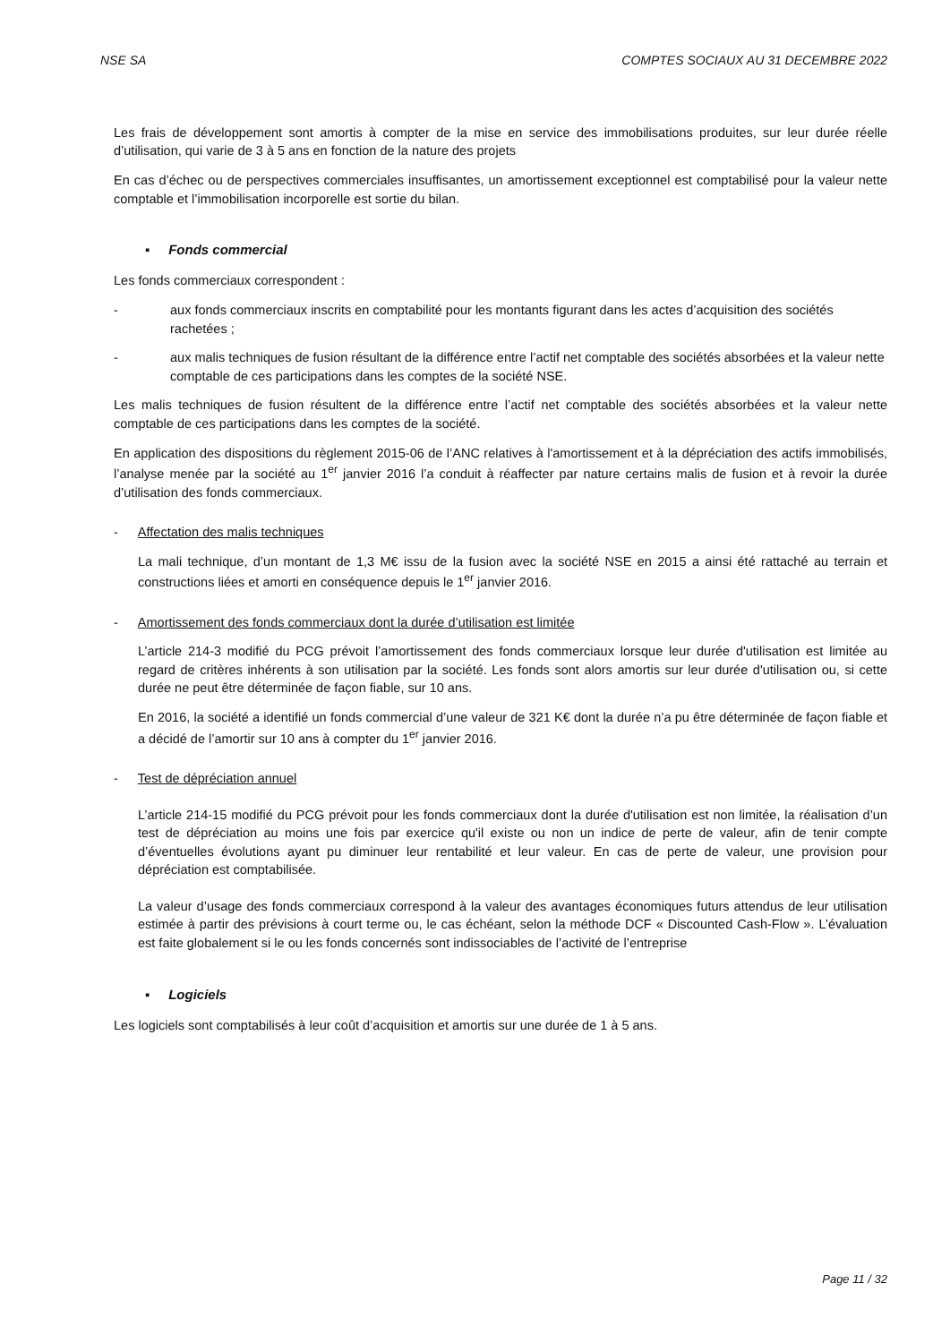NSE SA COMPTES SOCIAUX AU 31 DECEMBRE 2022
Les frais de développement sont amortis à compter de la mise en service des immobilisations produites, sur leur durée réelle d’utilisation, qui varie de 3 à 5 ans en fonction de la nature des projets
En cas d’échec ou de perspectives commerciales insuffisantes, un amortissement exceptionnel est comptabilisé pour la valeur nette comptable et l’immobilisation incorporelle est sortie du bilan.
▪ Fonds commercial
Les fonds commerciaux correspondent :
- aux fonds commerciaux inscrits en comptabilité pour les montants figurant dans les actes d’acquisition des sociétés rachetées ;
- aux malis techniques de fusion résultant de la différence entre l’actif net comptable des sociétés absorbées et la valeur nette comptable de ces participations dans les comptes de la société NSE.
Les malis techniques de fusion résultent de la différence entre l’actif net comptable des sociétés absorbées et la valeur nette comptable de ces participations dans les comptes de la société.
En application des dispositions du règlement 2015-06 de l’ANC relatives à l'amortissement et à la dépréciation des actifs immobilisés, l’analyse menée par la société au 1<sup>er</sup> janvier 2016 l’a conduit à réaffecter par nature certains malis de fusion et à revoir la durée d’utilisation des fonds commerciaux.
- Affectation des malis techniques
La mali technique, d’un montant de 1,3 M€ issu de la fusion avec la société NSE en 2015 a ainsi été rattaché au terrain et constructions liées et amorti en conséquence depuis le 1<sup>er</sup> janvier 2016.
- Amortissement des fonds commerciaux dont la durée d’utilisation est limitée
L’article 214-3 modifié du PCG prévoit l’amortissement des fonds commerciaux lorsque leur durée d'utilisation est limitée au regard de critères inhérents à son utilisation par la société. Les fonds sont alors amortis sur leur durée d'utilisation ou, si cette durée ne peut être déterminée de façon fiable, sur 10 ans.
En 2016, la société a identifié un fonds commercial d’une valeur de 321 K€ dont la durée n’a pu être déterminée de façon fiable et a décidé de l’amortir sur 10 ans à compter du 1<sup>er</sup> janvier 2016.
- Test de dépréciation annuel
L’article 214-15 modifié du PCG prévoit pour les fonds commerciaux dont la durée d'utilisation est non limitée, la réalisation d’un test de dépréciation au moins une fois par exercice qu'il existe ou non un indice de perte de valeur, afin de tenir compte d’éventuelles évolutions ayant pu diminuer leur rentabilité et leur valeur. En cas de perte de valeur, une provision pour dépréciation est comptabilisée.
La valeur d’usage des fonds commerciaux correspond à la valeur des avantages économiques futurs attendus de leur utilisation estimée à partir des prévisions à court terme ou, le cas échéant, selon la méthode DCF « Discounted Cash-Flow ». L’évaluation est faite globalement si le ou les fonds concernés sont indissociables de l’activité de l’entreprise
▪ Logiciels
Les logiciels sont comptabilisés à leur coût d’acquisition et amortis sur une durée de 1 à 5 ans.
Page 11 / 32